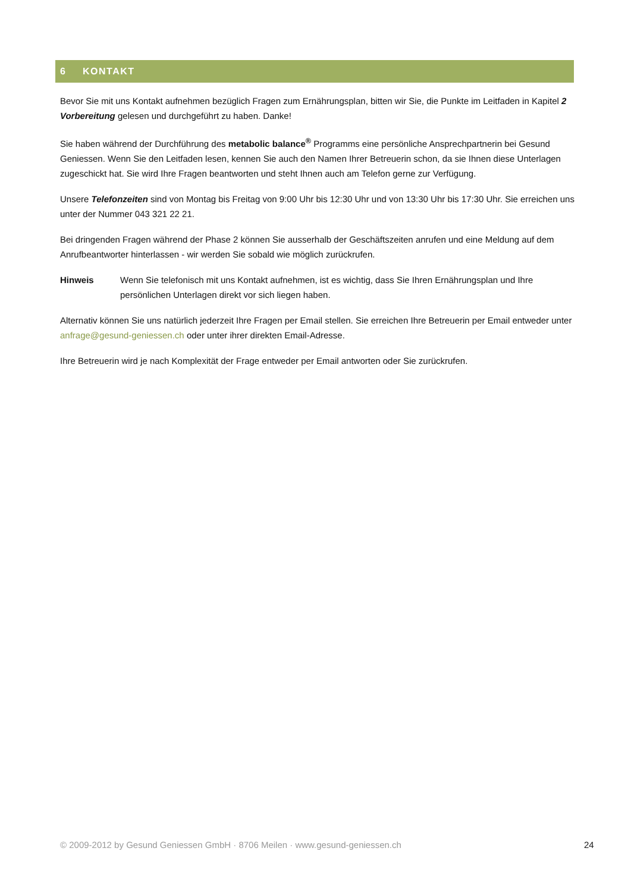6 KONTAKT
Bevor Sie mit uns Kontakt aufnehmen bezüglich Fragen zum Ernährungsplan, bitten wir Sie, die Punkte im Leitfaden in Kapitel 2 Vorbereitung gelesen und durchgeführt zu haben. Danke!
Sie haben während der Durchführung des metabolic balance<sup>®</sup> Programms eine persönliche Ansprechpartnerin bei Gesund Geniessen. Wenn Sie den Leitfaden lesen, kennen Sie auch den Namen Ihrer Betreuerin schon, da sie Ihnen diese Unterlagen zugeschickt hat. Sie wird Ihre Fragen beantworten und steht Ihnen auch am Telefon gerne zur Verfügung.
Unsere Telefonzeiten sind von Montag bis Freitag von 9:00 Uhr bis 12:30 Uhr und von 13:30 Uhr bis 17:30 Uhr. Sie erreichen uns unter der Nummer 043 321 22 21.
Bei dringenden Fragen während der Phase 2 können Sie ausserhalb der Geschäftszeiten anrufen und eine Meldung auf dem Anrufbeantworter hinterlassen - wir werden Sie sobald wie möglich zurückrufen.
Hinweis Wenn Sie telefonisch mit uns Kontakt aufnehmen, ist es wichtig, dass Sie Ihren Ernährungsplan und Ihre persönlichen Unterlagen direkt vor sich liegen haben.
Alternativ können Sie uns natürlich jederzeit Ihre Fragen per Email stellen. Sie erreichen Ihre Betreuerin per Email entweder unter anfrage@gesund-geniessen.ch oder unter ihrer direkten Email-Adresse.
Ihre Betreuerin wird je nach Komplexität der Frage entweder per Email antworten oder Sie zurückrufen.
© 2009-2012 by Gesund Geniessen GmbH · 8706 Meilen · www.gesund-geniessen.ch 24